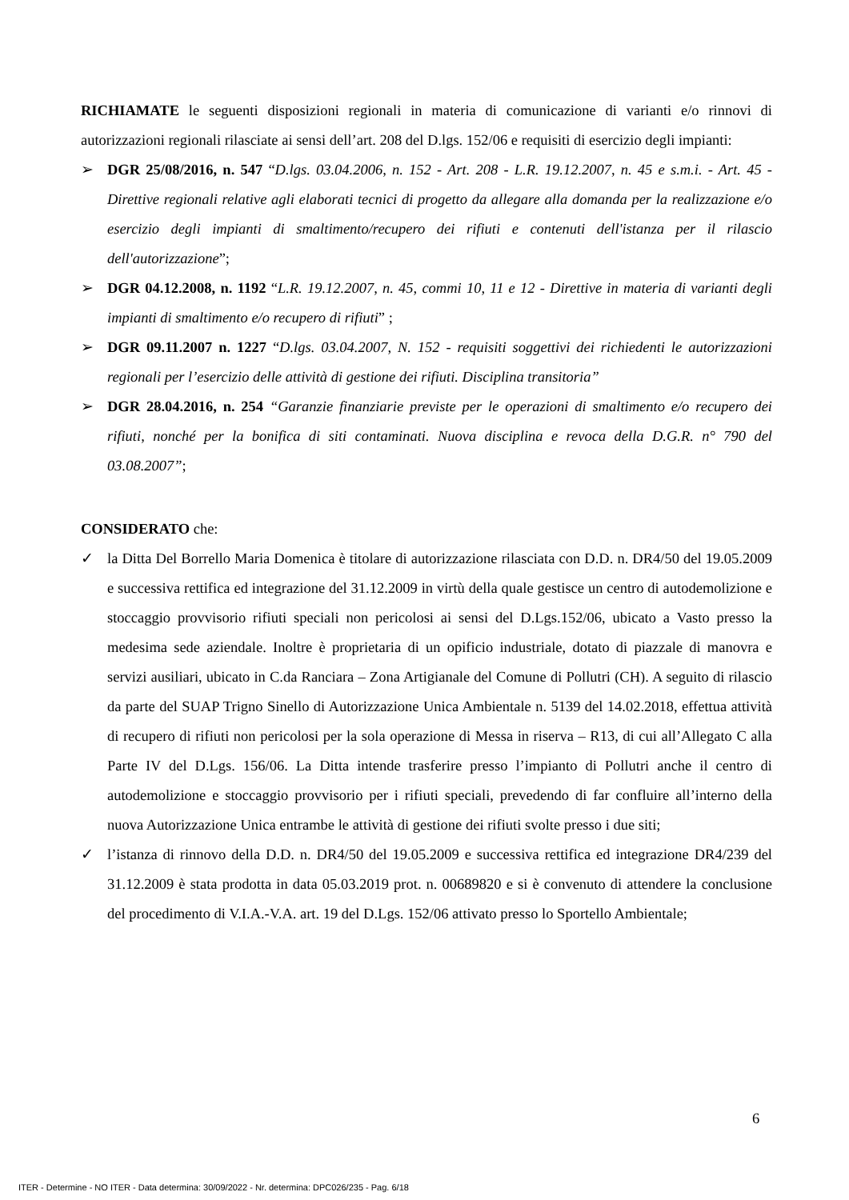RICHIAMATE le seguenti disposizioni regionali in materia di comunicazione di varianti e/o rinnovi di autorizzazioni regionali rilasciate ai sensi dell’art. 208 del D.lgs. 152/06 e requisiti di esercizio degli impianti:
➢ DGR 25/08/2016, n. 547 “D.lgs. 03.04.2006, n. 152 - Art. 208 - L.R. 19.12.2007, n. 45 e s.m.i. - Art. 45 - Direttive regionali relative agli elaborati tecnici di progetto da allegare alla domanda per la realizzazione e/o esercizio degli impianti di smaltimento/recupero dei rifiuti e contenuti dell'istanza per il rilascio dell'autorizzazione”;
➢ DGR 04.12.2008, n. 1192 “L.R. 19.12.2007, n. 45, commi 10, 11 e 12 - Direttive in materia di varianti degli impianti di smaltimento e/o recupero di rifiuti” ;
➢ DGR 09.11.2007 n. 1227 “D.lgs. 03.04.2007, N. 152 - requisiti soggettivi dei richiedenti le autorizzazioni regionali per l’esercizio delle attività di gestione dei rifiuti. Disciplina transitoria”
➢ DGR 28.04.2016, n. 254 “Garanzie finanziarie previste per le operazioni di smaltimento e/o recupero dei rifiuti, nonché per la bonifica di siti contaminati. Nuova disciplina e revoca della D.G.R. n° 790 del 03.08.2007”;
CONSIDERATO che:
✓ la Ditta Del Borrello Maria Domenica è titolare di autorizzazione rilasciata con D.D. n. DR4/50 del 19.05.2009 e successiva rettifica ed integrazione del 31.12.2009 in virtù della quale gestisce un centro di autodemolizione e stoccaggio provvisorio rifiuti speciali non pericolosi ai sensi del D.Lgs.152/06, ubicato a Vasto presso la medesima sede aziendale. Inoltre è proprietaria di un opificio industriale, dotato di piazzale di manovra e servizi ausiliari, ubicato in C.da Ranciara – Zona Artigianale del Comune di Pollutri (CH). A seguito di rilascio da parte del SUAP Trigno Sinello di Autorizzazione Unica Ambientale n. 5139 del 14.02.2018, effettua attività di recupero di rifiuti non pericolosi per la sola operazione di Messa in riserva – R13, di cui all’Allegato C alla Parte IV del D.Lgs. 156/06. La Ditta intende trasferire presso l’impianto di Pollutri anche il centro di autodemolizione e stoccaggio provvisorio per i rifiuti speciali, prevedendo di far confluire all’interno della nuova Autorizzazione Unica entrambe le attività di gestione dei rifiuti svolte presso i due siti;
✓ l’istanza di rinnovo della D.D. n. DR4/50 del 19.05.2009 e successiva rettifica ed integrazione DR4/239 del 31.12.2009 è stata prodotta in data 05.03.2019 prot. n. 00689820 e si è convenuto di attendere la conclusione del procedimento di V.I.A.-V.A. art. 19 del D.Lgs. 152/06 attivato presso lo Sportello Ambientale;
6
ITER - Determine - NO ITER - Data determina: 30/09/2022 - Nr. determina: DPC026/235 - Pag. 6/18